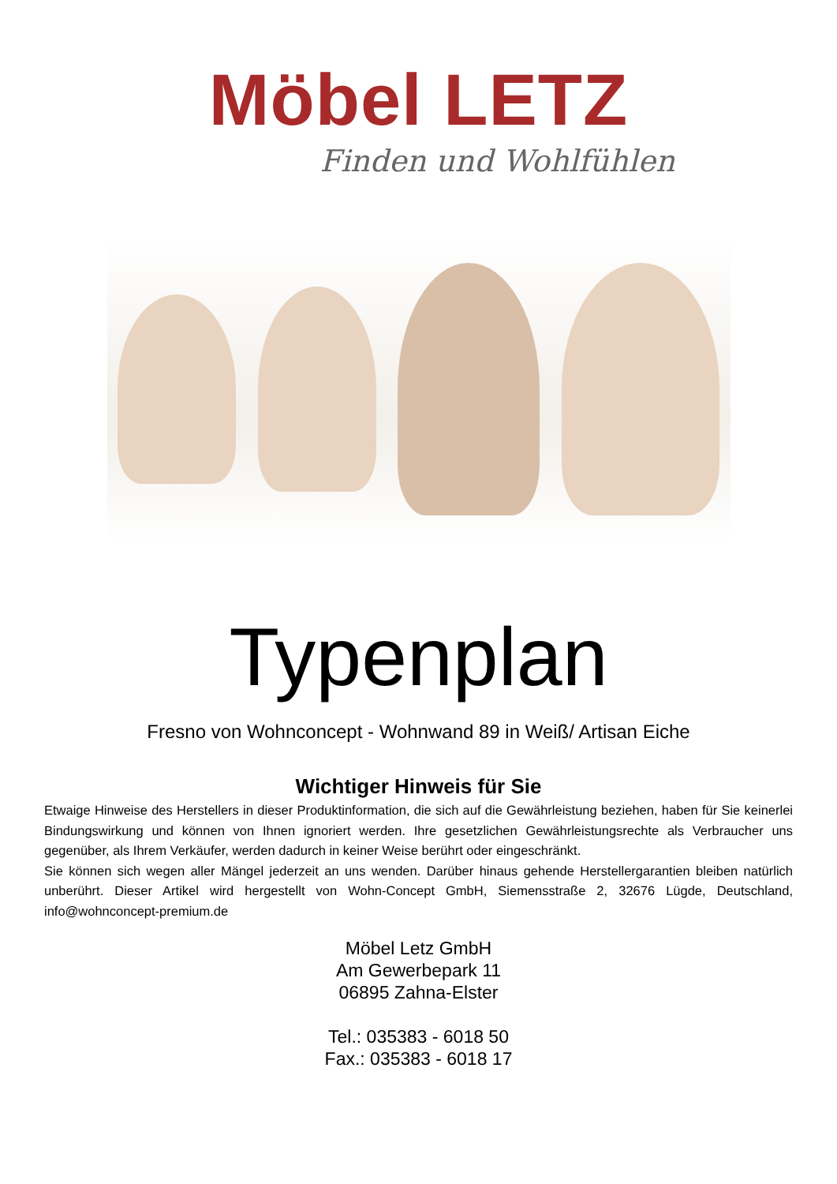Möbel LETZ
Finden und Wohlfühlen
Typenplan
Fresno von Wohnconcept - Wohnwand 89 in Weiß/ Artisan Eiche
Wichtiger Hinweis für Sie
Etwaige Hinweise des Herstellers in dieser Produktinformation, die sich auf die Gewährleistung beziehen, haben für Sie keinerlei Bindungswirkung und können von Ihnen ignoriert werden. Ihre gesetzlichen Gewährleistungsrechte als Verbraucher uns gegenüber, als Ihrem Verkäufer, werden dadurch in keiner Weise berührt oder eingeschränkt.
Sie können sich wegen aller Mängel jederzeit an uns wenden. Darüber hinaus gehende Herstellergarantien bleiben natürlich unberührt. Dieser Artikel wird hergestellt von Wohn-Concept GmbH, Siemensstraße 2, 32676 Lügde, Deutschland, info@wohnconcept-premium.de
Möbel Letz GmbH
Am Gewerbepark 11
06895 Zahna-Elster
Tel.: 035383 - 6018 50
Fax.: 035383 - 6018 17